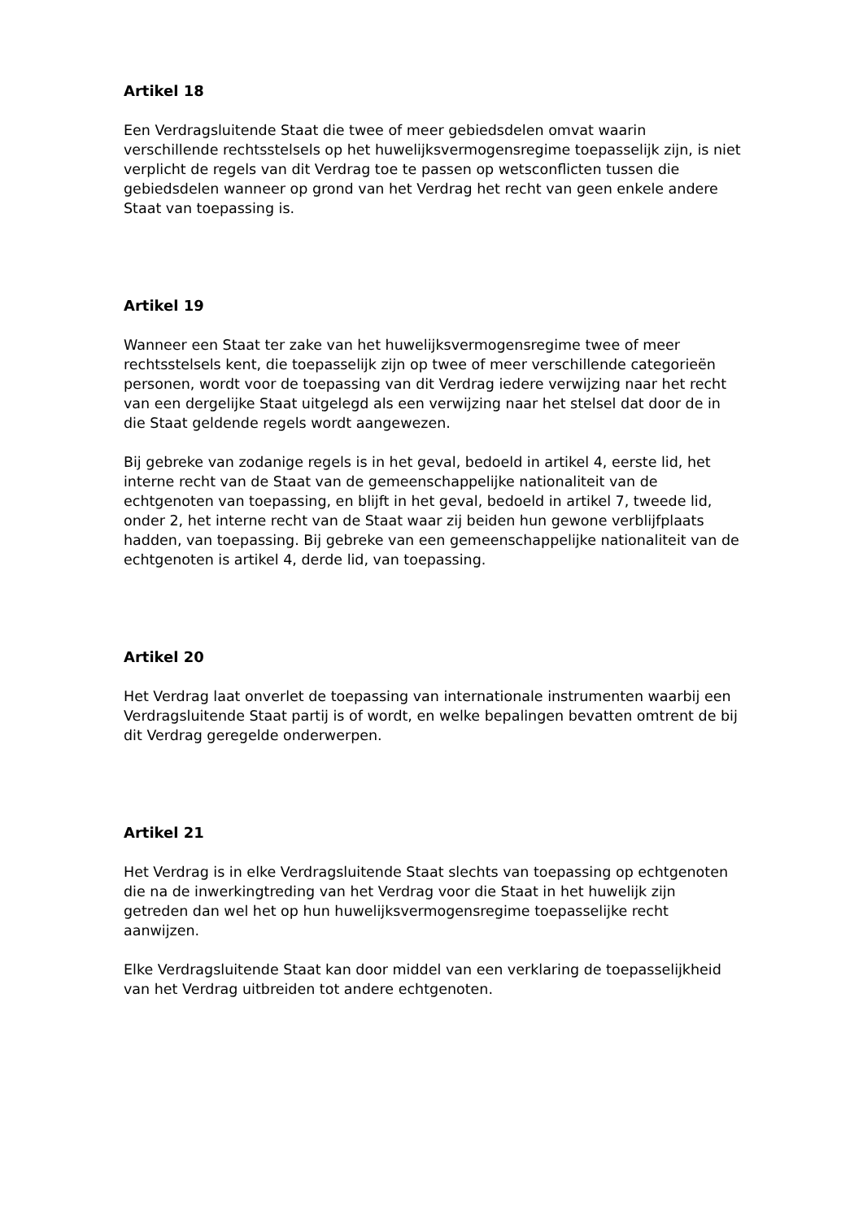Artikel 18
Een Verdragsluitende Staat die twee of meer gebiedsdelen omvat waarin verschillende rechtsstelsels op het huwelijksvermogensregime toepasselijk zijn, is niet verplicht de regels van dit Verdrag toe te passen op wetsconflicten tussen die gebiedsdelen wanneer op grond van het Verdrag het recht van geen enkele andere Staat van toepassing is.
Artikel 19
Wanneer een Staat ter zake van het huwelijksvermogensregime twee of meer rechtsstelsels kent, die toepasselijk zijn op twee of meer verschillende categorieën personen, wordt voor de toepassing van dit Verdrag iedere verwijzing naar het recht van een dergelijke Staat uitgelegd als een verwijzing naar het stelsel dat door de in die Staat geldende regels wordt aangewezen.
Bij gebreke van zodanige regels is in het geval, bedoeld in artikel 4, eerste lid, het interne recht van de Staat van de gemeenschappelijke nationaliteit van de echtgenoten van toepassing, en blijft in het geval, bedoeld in artikel 7, tweede lid, onder 2, het interne recht van de Staat waar zij beiden hun gewone verblijfplaats hadden, van toepassing. Bij gebreke van een gemeenschappelijke nationaliteit van de echtgenoten is artikel 4, derde lid, van toepassing.
Artikel 20
Het Verdrag laat onverlet de toepassing van internationale instrumenten waarbij een Verdragsluitende Staat partij is of wordt, en welke bepalingen bevatten omtrent de bij dit Verdrag geregelde onderwerpen.
Artikel 21
Het Verdrag is in elke Verdragsluitende Staat slechts van toepassing op echtgenoten die na de inwerkingtreding van het Verdrag voor die Staat in het huwelijk zijn getreden dan wel het op hun huwelijksvermogensregime toepasselijke recht aanwijzen.
Elke Verdragsluitende Staat kan door middel van een verklaring de toepasselijkheid van het Verdrag uitbreiden tot andere echtgenoten.